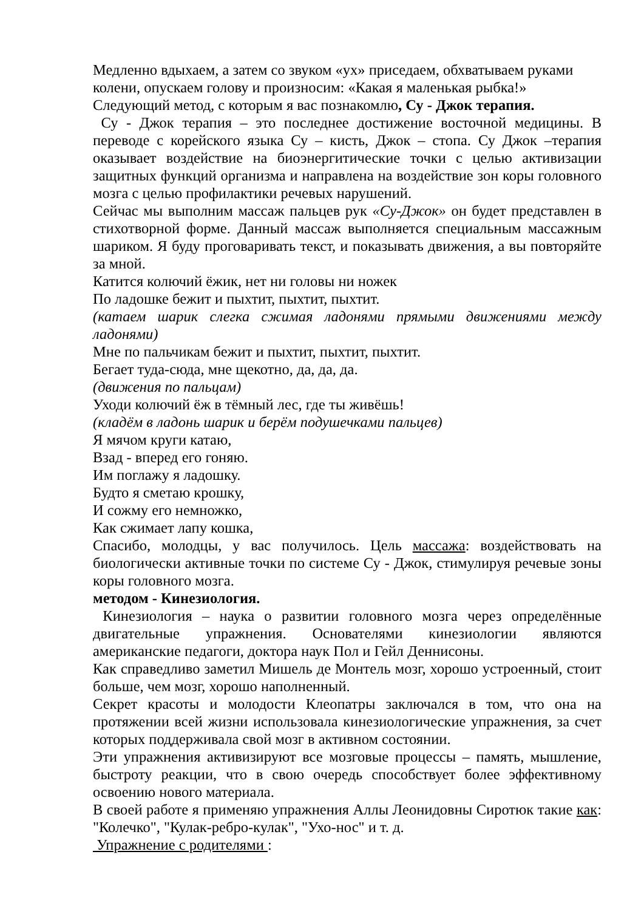Медленно вдыхаем, а затем со звуком «ух» приседаем, обхватываем руками колени, опускаем голову и произносим: «Какая я маленькая рыбка!»
Следующий метод, с которым я вас познакомлю, Су - Джок терапия.
Су - Джок терапия – это последнее достижение восточной медицины. В переводе с корейского языка Су – кисть, Джок – стопа. Су Джок –терапия оказывает воздействие на биоэнергитические точки с целью активизации защитных функций организма и направлена на воздействие зон коры головного мозга с целью профилактики речевых нарушений.
Сейчас мы выполним массаж пальцев рук «Су-Джок» он будет представлен в стихотворной форме. Данный массаж выполняется специальным массажным шариком. Я буду проговаривать текст, и показывать движения, а вы повторяйте за мной.
Катится колючий ёжик, нет ни головы ни ножек
По ладошке бежит и пыхтит, пыхтит, пыхтит.
(катаем шарик слегка сжимая ладонями прямыми движениями между ладонями)
Мне по пальчикам бежит и пыхтит, пыхтит, пыхтит.
Бегает туда-сюда, мне щекотно, да, да, да.
(движения по пальцам)
Уходи колючий ёж в тёмный лес, где ты живёшь!
(кладём в ладонь шарик и берём подушечками пальцев)
Я мячом круги катаю,
Взад - вперед его гоняю.
Им поглажу я ладошку.
Будто я сметаю крошку,
И сожму его немножко,
Как сжимает лапу кошка,
Спасибо, молодцы, у вас получилось. Цель массажа: воздействовать на биологически активные точки по системе Су - Джок, стимулируя речевые зоны коры головного мозга.
методом - Кинезиология.
Кинезиология – наука о развитии головного мозга через определённые двигательные упражнения. Основателями кинезиологии являются американские педагоги, доктора наук Пол и Гейл Деннисоны.
Как справедливо заметил Мишель де Монтель мозг, хорошо устроенный, стоит больше, чем мозг, хорошо наполненный.
Секрет красоты и молодости Клеопатры заключался в том, что она на протяжении всей жизни использовала кинезиологические упражнения, за счет которых поддерживала свой мозг в активном состоянии.
Эти упражнения активизируют все мозговые процессы – память, мышление, быстроту реакции, что в свою очередь способствует более эффективному освоению нового материала.
В своей работе я применяю упражнения Аллы Леонидовны Сиротюк такие как: "Колечко", "Кулак-ребро-кулак", "Ухо-нос" и т. д.
Упражнение с родителями :